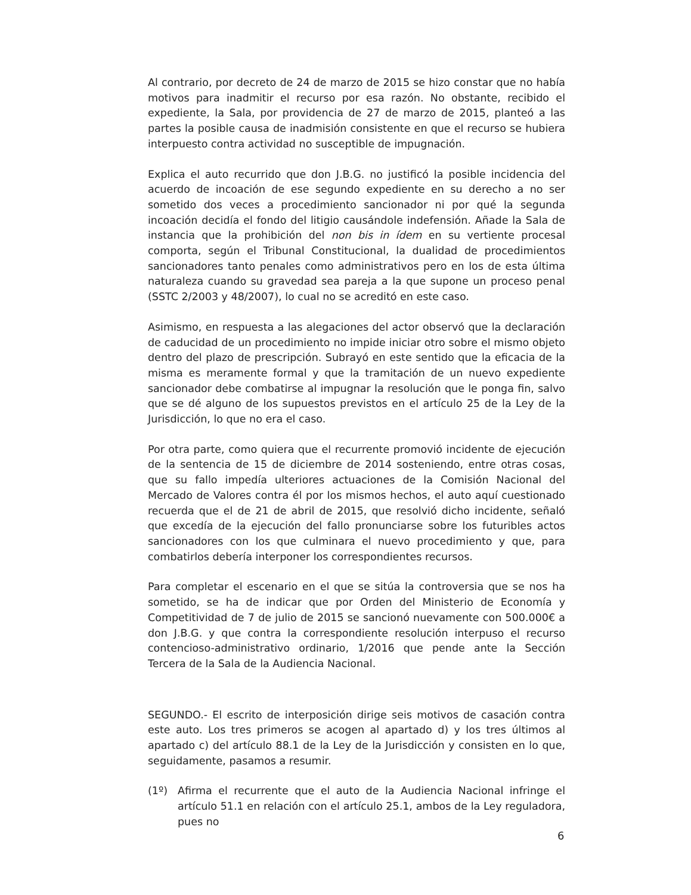Al contrario, por decreto de 24 de marzo de 2015 se hizo constar que no había motivos para inadmitir el recurso por esa razón. No obstante, recibido el expediente, la Sala, por providencia de 27 de marzo de 2015, planteó a las partes la posible causa de inadmisión consistente en que el recurso se hubiera interpuesto contra actividad no susceptible de impugnación.
Explica el auto recurrido que don J.B.G. no justificó la posible incidencia del acuerdo de incoación de ese segundo expediente en su derecho a no ser sometido dos veces a procedimiento sancionador ni por qué la segunda incoación decidía el fondo del litigio causándole indefensión. Añade la Sala de instancia que la prohibición del non bis in ídem en su vertiente procesal comporta, según el Tribunal Constitucional, la dualidad de procedimientos sancionadores tanto penales como administrativos pero en los de esta última naturaleza cuando su gravedad sea pareja a la que supone un proceso penal (SSTC 2/2003 y 48/2007), lo cual no se acreditó en este caso.
Asimismo, en respuesta a las alegaciones del actor observó que la declaración de caducidad de un procedimiento no impide iniciar otro sobre el mismo objeto dentro del plazo de prescripción. Subrayó en este sentido que la eficacia de la misma es meramente formal y que la tramitación de un nuevo expediente sancionador debe combatirse al impugnar la resolución que le ponga fin, salvo que se dé alguno de los supuestos previstos en el artículo 25 de la Ley de la Jurisdicción, lo que no era el caso.
Por otra parte, como quiera que el recurrente promovió incidente de ejecución de la sentencia de 15 de diciembre de 2014 sosteniendo, entre otras cosas, que su fallo impedía ulteriores actuaciones de la Comisión Nacional del Mercado de Valores contra él por los mismos hechos, el auto aquí cuestionado recuerda que el de 21 de abril de 2015, que resolvió dicho incidente, señaló que excedía de la ejecución del fallo pronunciarse sobre los futuribles actos sancionadores con los que culminara el nuevo procedimiento y que, para combatirlos debería interponer los correspondientes recursos.
Para completar el escenario en el que se sitúa la controversia que se nos ha sometido, se ha de indicar que por Orden del Ministerio de Economía y Competitividad de 7 de julio de 2015 se sancionó nuevamente con 500.000€ a don J.B.G. y que contra la correspondiente resolución interpuso el recurso contencioso-administrativo ordinario, 1/2016 que pende ante la Sección Tercera de la Sala de la Audiencia Nacional.
SEGUNDO.- El escrito de interposición dirige seis motivos de casación contra este auto. Los tres primeros se acogen al apartado d) y los tres últimos al apartado c) del artículo 88.1 de la Ley de la Jurisdicción y consisten en lo que, seguidamente, pasamos a resumir.
(1º) Afirma el recurrente que el auto de la Audiencia Nacional infringe el artículo 51.1 en relación con el artículo 25.1, ambos de la Ley reguladora, pues no
6